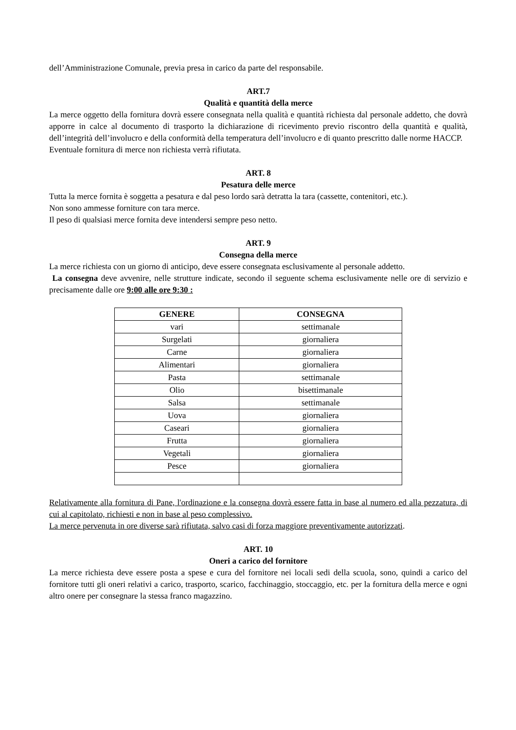dell’Amministrazione Comunale, previa presa in carico da parte del responsabile.
ART.7
Qualità e quantità della merce
La merce oggetto della fornitura dovrà essere consegnata nella qualità e quantità richiesta dal personale addetto, che dovrà apporre in calce al documento di trasporto la dichiarazione di ricevimento previo riscontro della quantità e qualità, dell’integrità dell’involucro e della conformità della temperatura dell’involucro e di quanto prescritto dalle norme HACCP.
Eventuale fornitura di merce non richiesta verrà rifiutata.
ART. 8
Pesatura delle merce
Tutta la merce fornita è soggetta a pesatura e dal peso lordo sarà detratta la tara (cassette, contenitori, etc.).
Non sono ammesse forniture con tara merce.
Il peso di qualsiasi merce fornita deve intendersi sempre peso netto.
ART. 9
Consegna della merce
La merce richiesta con un giorno di anticipo, deve essere consegnata esclusivamente al personale addetto.
La consegna deve avvenire, nelle strutture indicate, secondo il seguente schema esclusivamente nelle ore di servizio e precisamente dalle ore 9:00 alle ore 9:30 :
| GENERE | CONSEGNA |
| --- | --- |
| vari | settimanale |
| Surgelati | giornaliera |
| Carne | giornaliera |
| Alimentari | giornaliera |
| Pasta | settimanale |
| Olio | bisettimanale |
| Salsa | settimanale |
| Uova | giornaliera |
| Caseari | giornaliera |
| Frutta | giornaliera |
| Vegetali | giornaliera |
| Pesce | giornaliera |
Relativamente alla fornitura di Pane, l'ordinazione e la consegna dovrà essere fatta in base al numero ed alla pezzatura, di cui al capitolato, richiesti e non in base al peso complessivo.
La merce pervenuta in ore diverse sarà rifiutata, salvo casi di forza maggiore preventivamente autorizzati.
ART. 10
Oneri a carico del fornitore
La merce richiesta deve essere posta a spese e cura del fornitore nei locali sedi della scuola, sono, quindi a carico del fornitore tutti gli oneri relativi a carico, trasporto, scarico, facchinaggio, stoccaggio, etc. per la fornitura della merce e ogni altro onere per consegnare la stessa franco magazzino.